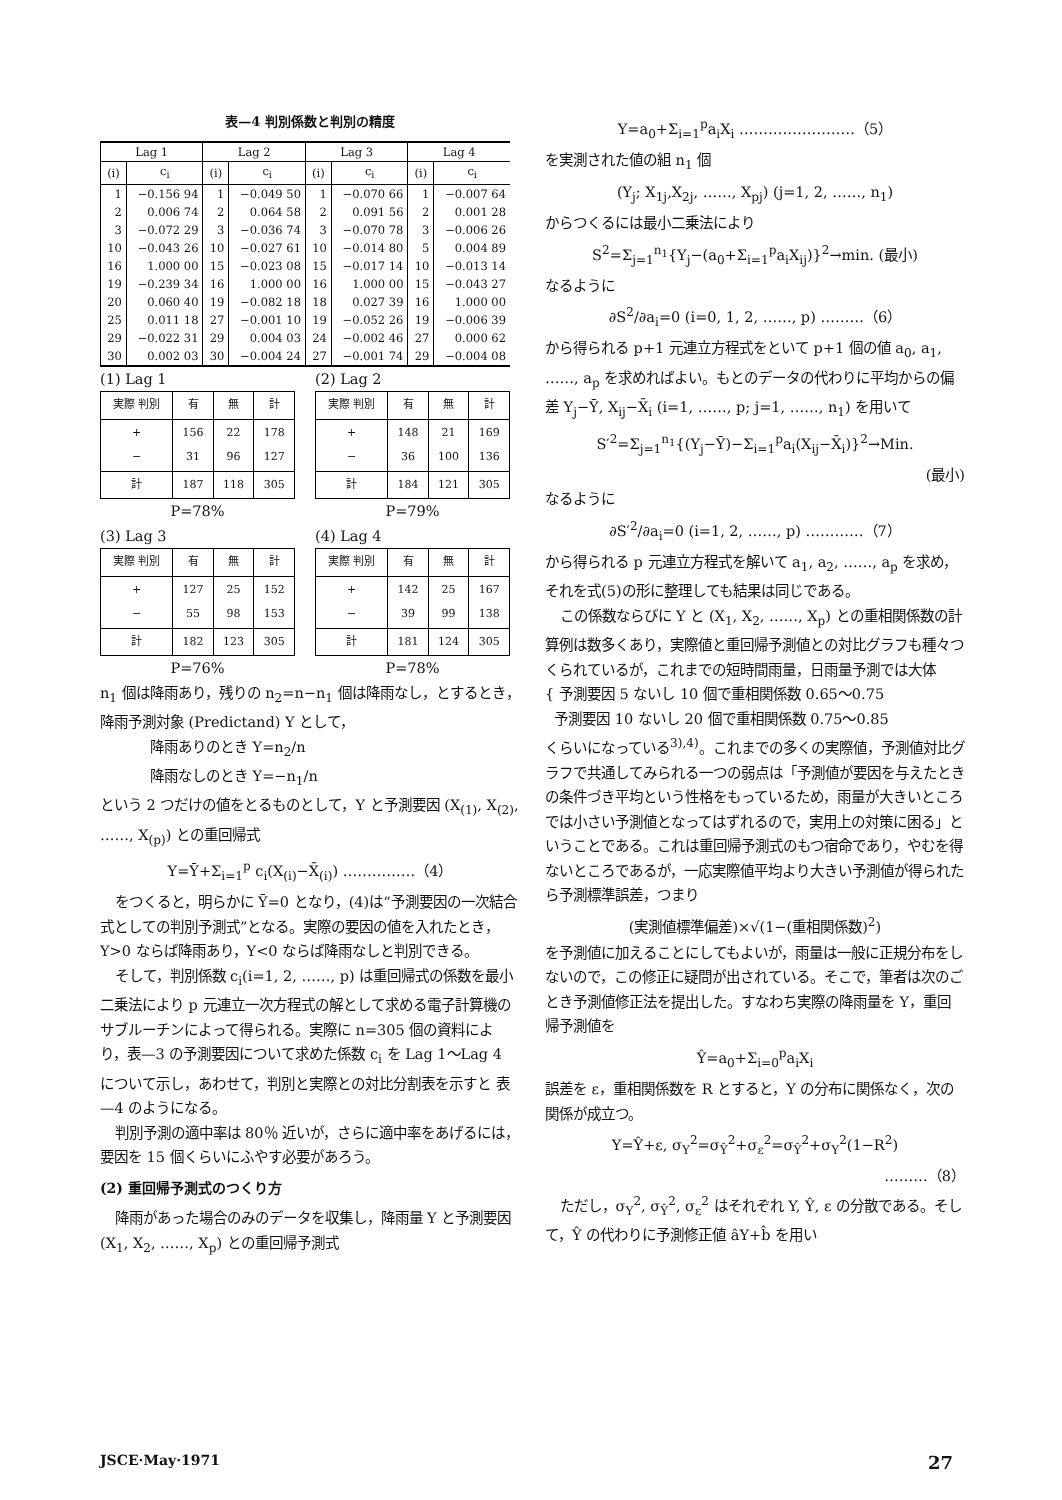表—4 判別係数と判別の精度
| Lag 1 | | Lag 2 | | Lag 3 | | Lag 4 | |
| --- | --- | --- | --- | --- | --- | --- | --- |
| (i) | c<sub>i</sub> | (i) | c<sub>i</sub> | (i) | c<sub>i</sub> | (i) | c<sub>i</sub> |
| 1 | −0.156 94 | 1 | −0.049 50 | 1 | −0.070 66 | 1 | −0.007 64 |
| 2 | 0.006 74 | 2 | 0.064 58 | 2 | 0.091 56 | 2 | 0.001 28 |
| 3 | −0.072 29 | 3 | −0.036 74 | 3 | −0.070 78 | 3 | −0.006 26 |
| 10 | −0.043 26 | 10 | −0.027 61 | 10 | −0.014 80 | 5 | 0.004 89 |
| 16 | 1.000 00 | 15 | −0.023 08 | 15 | −0.017 14 | 10 | −0.013 14 |
| 19 | −0.239 34 | 16 | 1.000 00 | 16 | 1.000 00 | 15 | −0.043 27 |
| 20 | 0.060 40 | 19 | −0.082 18 | 18 | 0.027 39 | 16 | 1.000 00 |
| 25 | 0.011 18 | 27 | −0.001 10 | 19 | −0.052 26 | 19 | −0.006 39 |
| 29 | −0.022 31 | 29 | 0.004 03 | 24 | −0.002 46 | 27 | 0.000 62 |
| 30 | 0.002 03 | 30 | −0.004 24 | 27 | −0.001 74 | 29 | −0.004 08 |
(1) Lag 1
| 実際 判別 | 有 | 無 | 計 |
| + − | 156 31 | 22 96 | 178 127 |
| 計 | 187 | 118 | 305 |
P=78%
(2) Lag 2
| 実際 判別 | 有 | 無 | 計 |
| + − | 148 36 | 21 100 | 169 136 |
| 計 | 184 | 121 | 305 |
P=79%
(3) Lag 3
| 実際 判別 | 有 | 無 | 計 |
| + − | 127 55 | 25 98 | 152 153 |
| 計 | 182 | 123 | 305 |
P=76%
(4) Lag 4
| 実際 判別 | 有 | 無 | 計 |
| + − | 142 39 | 25 99 | 167 138 |
| 計 | 181 | 124 | 305 |
P=78%
n<sub>1</sub> 個は降雨あり，残りの n<sub>2</sub>=n−n<sub>1</sub> 個は降雨なし，とするとき，降雨予測対象 (Predictand) Y として，
降雨ありのとき Y=n<sub>2</sub>/n
降雨なしのとき Y=−n<sub>1</sub>/n
という 2 つだけの値をとるものとして，Y と予測要因 (X<sub>(1)</sub>, X<sub>(2)</sub>, ……, X<sub>(p)</sub>) との重回帰式
Y=Ȳ+Σ<sub>i=1</sub><sup>p</sup> c<sub>i</sub>(X<sub>(i)</sub>−X̄<sub>(i)</sub>) ……………（4）
をつくると，明らかに Ȳ=0 となり，(4)は“予測要因の一次結合式としての判別予測式”となる。実際の要因の値を入れたとき，Y>0 ならば降雨あり，Y<0 ならば降雨なしと判別できる。
そして，判別係数 c<sub>i</sub>(i=1, 2, ……, p) は重回帰式の係数を最小二乗法により p 元連立一次方程式の解として求める電子計算機のサブルーチンによって得られる。実際に n=305 個の資料により，表—3 の予測要因について求めた係数 c<sub>i</sub> を Lag 1〜Lag 4 について示し，あわせて，判別と実際との対比分割表を示すと 表—4 のようになる。
判別予測の適中率は 80％ 近いが，さらに適中率をあげるには，要因を 15 個くらいにふやす必要があろう。
(2) 重回帰予測式のつくり方
降雨があった場合のみのデータを収集し，降雨量 Y と予測要因 (X<sub>1</sub>, X<sub>2</sub>, ……, X<sub>p</sub>) との重回帰予測式
Y=a<sub>0</sub>+Σ<sub>i=1</sub><sup>p</sup>a<sub>i</sub>X<sub>i</sub> ……………………（5）
を実測された値の組 n<sub>1</sub> 個
(Y<sub>j</sub>; X<sub>1j</sub>,X<sub>2j</sub>, ……, X<sub>pj</sub>) (j=1, 2, ……, n<sub>1</sub>)
からつくるには最小二乗法により
S<sup>2</sup>=Σ<sub>j=1</sub><sup>n<sub>1</sub></sup>{Y<sub>j</sub>−(a<sub>0</sub>+Σ<sub>i=1</sub><sup>p</sup>a<sub>i</sub>X<sub>ij</sub>)}<sup>2</sup>→min. (最小)
なるように
∂S<sup>2</sup>/∂a<sub>i</sub>=0 (i=0, 1, 2, ……, p) ………（6）
から得られる p+1 元連立方程式をといて p+1 個の値 a<sub>0</sub>, a<sub>1</sub>, ……, a<sub>p</sub> を求めればよい。もとのデータの代わりに平均からの偏差 Y<sub>j</sub>−Ȳ, X<sub>ij</sub>−X̄<sub>i</sub> (i=1, ……, p; j=1, ……, n<sub>1</sub>) を用いて
S′<sup>2</sup>=Σ<sub>j=1</sub><sup>n<sub>1</sub></sup>{(Y<sub>j</sub>−Ȳ)−Σ<sub>i=1</sub><sup>p</sup>a<sub>i</sub>(X<sub>ij</sub>−X̄<sub>i</sub>)}<sup>2</sup>→Min.
(最小)
なるように
∂S′<sup>2</sup>/∂a<sub>i</sub>=0 (i=1, 2, ……, p) …………（7）
から得られる p 元連立方程式を解いて a<sub>1</sub>, a<sub>2</sub>, ……, a<sub>p</sub> を求め，それを式(5)の形に整理しても結果は同じである。
この係数ならびに Y と (X<sub>1</sub>, X<sub>2</sub>, ……, X<sub>p</sub>) との重相関係数の計算例は数多くあり，実際値と重回帰予測値との対比グラフも種々つくられているが，これまでの短時間雨量，日雨量予測では大体
{ 予測要因 5 ないし 10 個で重相関係数 0.65〜0.75
予測要因 10 ないし 20 個で重相関係数 0.75〜0.85
くらいになっている<sup>3),4)</sup>。これまでの多くの実際値，予測値対比グラフで共通してみられる一つの弱点は「予測値が要因を与えたときの条件づき平均という性格をもっているため，雨量が大きいところでは小さい予測値となってはずれるので，実用上の対策に困る」ということである。これは重回帰予測式のもつ宿命であり，やむを得ないところであるが，一応実際値平均より大きい予測値が得られたら予測標準誤差，つまり
(実測値標準偏差)×√(1−(重相関係数)<sup>2</sup>)
を予測値に加えることにしてもよいが，雨量は一般に正規分布をしないので，この修正に疑問が出されている。そこで，筆者は次のごとき予測値修正法を提出した。すなわち実際の降雨量を Y，重回帰予測値を
Ŷ=a<sub>0</sub>+Σ<sub>i=0</sub><sup>p</sup>a<sub>i</sub>X<sub>i</sub>
誤差を ε，重相関係数を R とすると，Y の分布に関係なく，次の関係が成立つ。
Y=Ŷ+ε, σ<sub>Y</sub><sup>2</sup>=σ<sub>Ŷ</sub><sup>2</sup>+σ<sub>ε</sub><sup>2</sup>=σ<sub>Ŷ</sub><sup>2</sup>+σ<sub>Y</sub><sup>2</sup>(1−R<sup>2</sup>)
………（8）
ただし，σ<sub>Y</sub><sup>2</sup>, σ<sub>Ŷ</sub><sup>2</sup>, σ<sub>ε</sub><sup>2</sup> はそれぞれ Y, Ŷ, ε の分散である。そして，Ŷ の代わりに予測修正値 âY+b̂ を用い
JSCE·May·1971 27